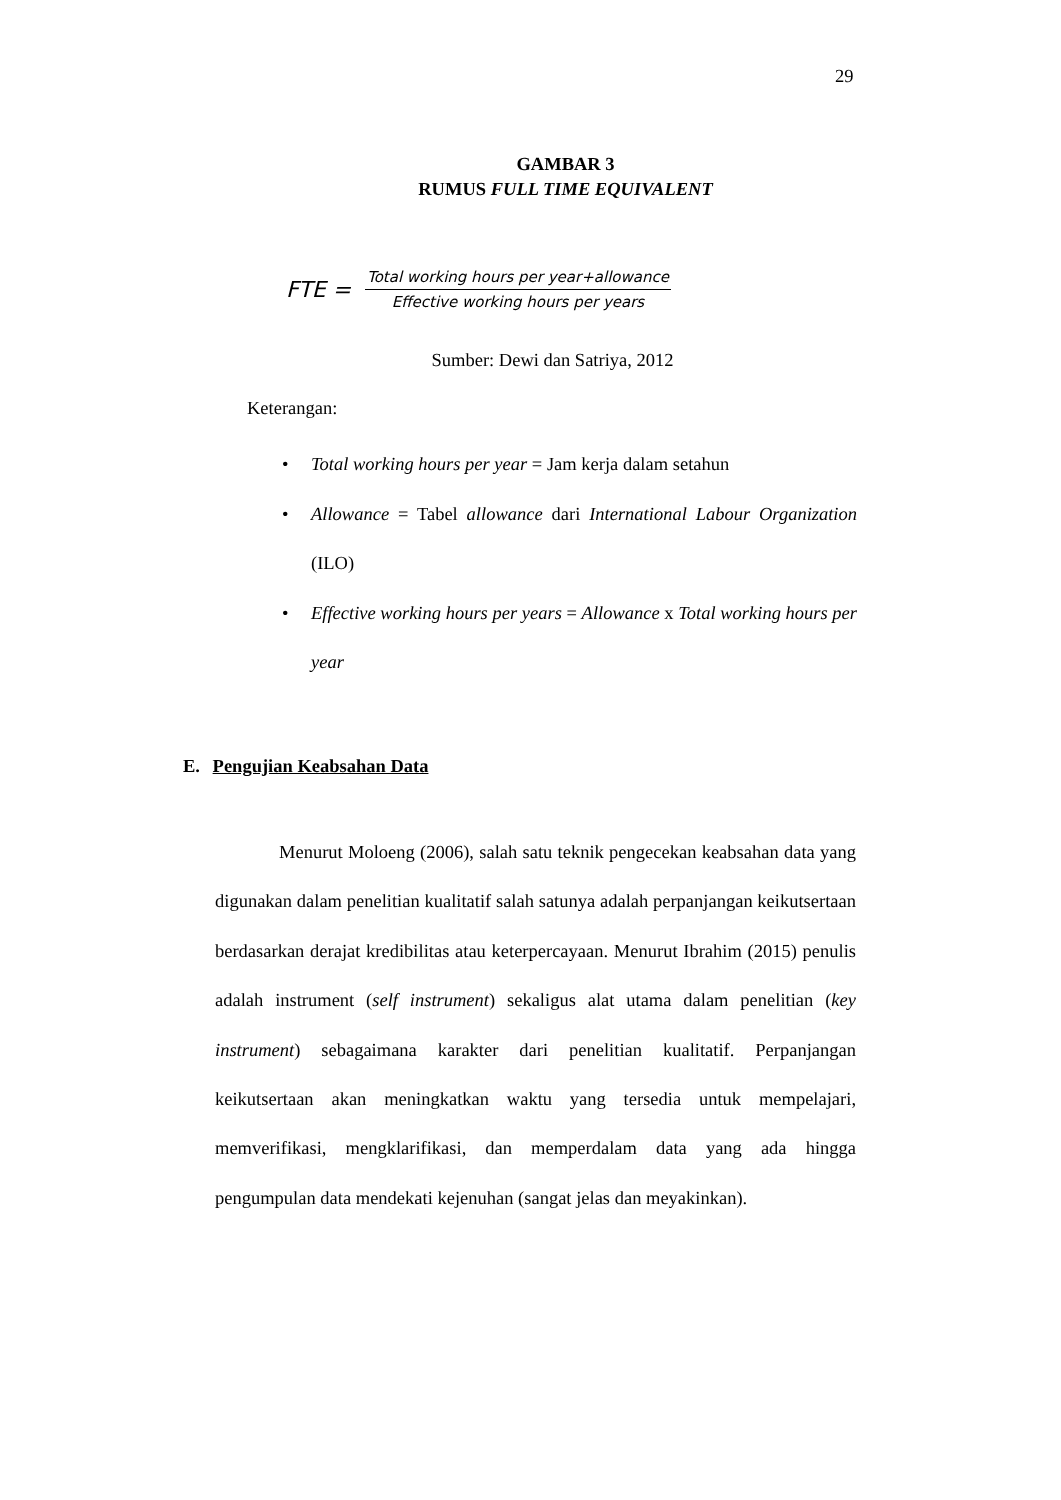29
GAMBAR 3
RUMUS FULL TIME EQUIVALENT
FTE =
Total working hours per year+allowance
Effective working hours per years
Sumber: Dewi dan Satriya, 2012
Keterangan:
• Total working hours per year = Jam kerja dalam setahun
• Allowance = Tabel allowance dari International Labour Organization (ILO)
• Effective working hours per years = Allowance x Total working hours per year
E. Pengujian Keabsahan Data
Menurut Moloeng (2006), salah satu teknik pengecekan keabsahan data yang digunakan dalam penelitian kualitatif salah satunya adalah perpanjangan keikutsertaan berdasarkan derajat kredibilitas atau keterpercayaan. Menurut Ibrahim (2015) penulis adalah instrument (self instrument) sekaligus alat utama dalam penelitian (key instrument) sebagaimana karakter dari penelitian kualitatif. Perpanjangan keikutsertaan akan meningkatkan waktu yang tersedia untuk mempelajari, memverifikasi, mengklarifikasi, dan memperdalam data yang ada hingga pengumpulan data mendekati kejenuhan (sangat jelas dan meyakinkan).